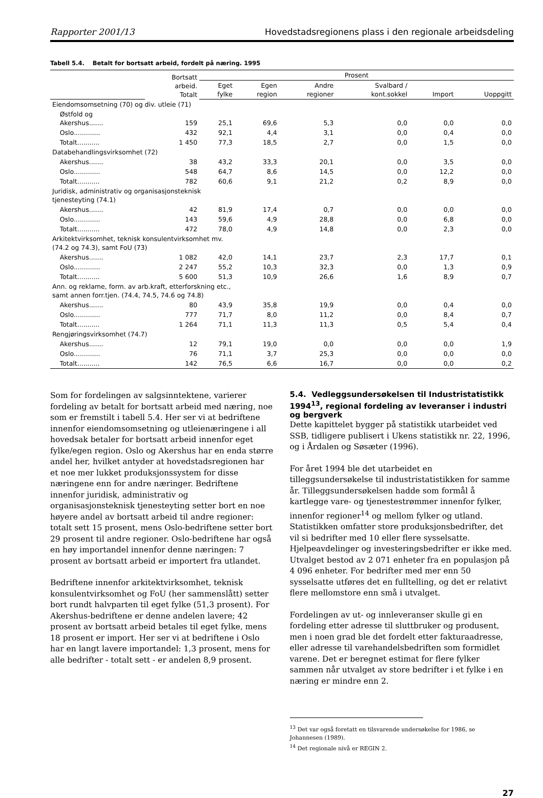Rapporter 2001/13 Hovedstadsregionens plass i den regionale arbeidsdeling
Tabell 5.4. Betalt for bortsatt arbeid, fordelt på næring. 1995
| | | Bortsatt arbeid. Totalt | Prosent | | | | | |
| --- | --- | --- | --- | --- | --- | --- | --- | --- |
| | | | Eget fylke | Egen region | Andre regioner | Svalbard / kont.sokkel | Import | Uoppgitt |
| Eiendomsomsetning (70) og div. utleie (71) | | | | | | | | |
| | Østfold og Akershus....... | 159 | 25,1 | 69,6 | 5,3 | 0,0 | 0,0 | 0,0 |
| | Oslo............. | 432 | 92,1 | 4,4 | 3,1 | 0,0 | 0,4 | 0,0 |
| | Totalt........... | 1 450 | 77,3 | 18,5 | 2,7 | 0,0 | 1,5 | 0,0 |
| Databehandlingsvirksomhet (72) | | | | | | | | |
| | Akershus....... | 38 | 43,2 | 33,3 | 20,1 | 0,0 | 3,5 | 0,0 |
| | Oslo............. | 548 | 64,7 | 8,6 | 14,5 | 0,0 | 12,2 | 0,0 |
| | Totalt........... | 782 | 60,6 | 9,1 | 21,2 | 0,2 | 8,9 | 0,0 |
| Juridisk, administrativ og organisasjonsteknisk tjenesteyting (74.1) | | | | | | | | |
| | Akershus....... | 42 | 81,9 | 17,4 | 0,7 | 0,0 | 0,0 | 0,0 |
| | Oslo............. | 143 | 59,6 | 4,9 | 28,8 | 0,0 | 6,8 | 0,0 |
| | Totalt........... | 472 | 78,0 | 4,9 | 14,8 | 0,0 | 2,3 | 0,0 |
| Arkitektvirksomhet, teknisk konsulentvirksomhet mv. (74.2 og 74.3), samt FoU (73) | | | | | | | | |
| | Akershus....... | 1 082 | 42,0 | 14,1 | 23,7 | 2,3 | 17,7 | 0,1 |
| | Oslo............. | 2 247 | 55,2 | 10,3 | 32,3 | 0,0 | 1,3 | 0,9 |
| | Totalt........... | 5 600 | 51,3 | 10,9 | 26,6 | 1,6 | 8,9 | 0,7 |
| Ann. og reklame, form. av arb.kraft, etterforskning etc., samt annen forr.tjen. (74.4, 74.5, 74.6 og 74.8) | | | | | | | | |
| | Akershus....... | 80 | 43,9 | 35,8 | 19,9 | 0,0 | 0,4 | 0,0 |
| | Oslo............. | 777 | 71,7 | 8,0 | 11,2 | 0,0 | 8,4 | 0,7 |
| | Totalt........... | 1 264 | 71,1 | 11,3 | 11,3 | 0,5 | 5,4 | 0,4 |
| Rengjøringsvirksomhet (74.7) | | | | | | | | |
| | Akershus....... | 12 | 79,1 | 19,0 | 0,0 | 0,0 | 0,0 | 1,9 |
| | Oslo............. | 76 | 71,1 | 3,7 | 25,3 | 0,0 | 0,0 | 0,0 |
| | Totalt........... | 142 | 76,5 | 6,6 | 16,7 | 0,0 | 0,0 | 0,2 |
Som for fordelingen av salgsinntektene, varierer fordeling av betalt for bortsatt arbeid med næring, noe som er fremstilt i tabell 5.4. Her ser vi at bedriftene innenfor eiendomsomsetning og utleienæringene i all hovedsak betaler for bortsatt arbeid innenfor eget fylke/egen region. Oslo og Akershus har en enda større andel her, hvilket antyder at hovedstadsregionen har et noe mer lukket produksjonssystem for disse næringene enn for andre næringer. Bedriftene innenfor juridisk, administrativ og organisasjonsteknisk tjenesteyting setter bort en noe høyere andel av bortsatt arbeid til andre regioner: totalt sett 15 prosent, mens Oslo-bedriftene setter bort 29 prosent til andre regioner. Oslo-bedriftene har også en høy importandel innenfor denne næringen: 7 prosent av bortsatt arbeid er importert fra utlandet.
Bedriftene innenfor arkitektvirksomhet, teknisk konsulentvirksomhet og FoU (her sammenslått) setter bort rundt halvparten til eget fylke (51,3 prosent). For Akershus-bedriftene er denne andelen lavere; 42 prosent av bortsatt arbeid betales til eget fylke, mens 18 prosent er import. Her ser vi at bedriftene i Oslo har en langt lavere importandel: 1,3 prosent, mens for alle bedrifter - totalt sett - er andelen 8,9 prosent.
5.4. Vedleggsundersøkelsen til Industristatistikk 1994<sup>13</sup>, regional fordeling av leveranser i industri og bergverk
Dette kapittelet bygger på statistikk utarbeidet ved SSB, tidligere publisert i Ukens statistikk nr. 22, 1996, og i Årdalen og Søsæter (1996).
For året 1994 ble det utarbeidet en tilleggsundersøkelse til industristatistikken for samme år. Tilleggsundersøkelsen hadde som formål å kartlegge vare- og tjenestestrømmer innenfor fylker, innenfor regioner<sup>14</sup> og mellom fylker og utland. Statistikken omfatter store produksjonsbedrifter, det vil si bedrifter med 10 eller flere sysselsatte. Hjelpeavdelinger og investeringsbedrifter er ikke med. Utvalget bestod av 2 071 enheter fra en populasjon på 4 096 enheter. For bedrifter med mer enn 50 sysselsatte utføres det en fulltelling, og det er relativt flere mellomstore enn små i utvalget.
Fordelingen av ut- og innleveranser skulle gi en fordeling etter adresse til sluttbruker og produsent, men i noen grad ble det fordelt etter fakturaadresse, eller adresse til varehandelsbedriften som formidlet varene. Det er beregnet estimat for flere fylker sammen når utvalget av store bedrifter i et fylke i en næring er mindre enn 2.
<sup>13</sup> Det var også foretatt en tilsvarende undersøkelse for 1986, se Johannesen (1989).
<sup>14</sup> Det regionale nivå er REGIN 2.
27